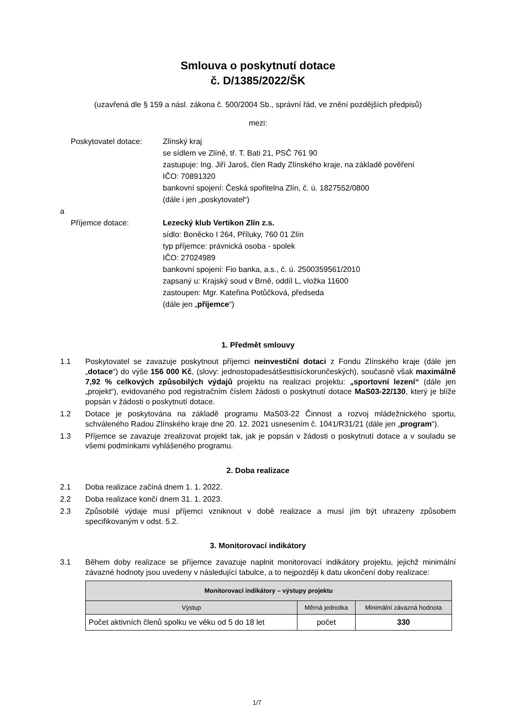Smlouva o poskytnutí dotace
č. D/1385/2022/ŠK
(uzavřená dle § 159 a násl. zákona č. 500/2004 Sb., správní řád, ve znění pozdějších předpisů)
mezi:
Poskytovatel dotace:
Zlínský kraj
se sídlem ve Zlíně, tř. T. Bati 21, PSČ 761 90
zastupuje: Ing. Jiří Jaroš, člen Rady Zlínského kraje, na základě pověření
IČO: 70891320
bankovní spojení: Česká spořitelna Zlín, č. ú. 1827552/0800
(dále i jen „poskytovatel“)
a
Příjemce dotace: Lezecký klub Vertikon Zlín z.s.
sídlo: Boněcko I 264, Příluky, 760 01 Zlín
typ příjemce: právnická osoba - spolek
IČO: 27024989
bankovní spojení: Fio banka, a.s., č. ú. 2500359561/2010
zapsaný u: Krajský soud v Brně, oddíl L, vložka 11600
zastoupen: Mgr. Kateřina Potůčková, předseda
(dále jen „příjemce“)
1. Předmět smlouvy
1.1 Poskytovatel se zavazuje poskytnout příjemci neinvestiční dotaci z Fondu Zlínského kraje (dále jen „dotace“) do výše 156 000 Kč, (slovy: jednostopadesátšesttisíckorunčeských), současně však maximálně 7,92 % celkových způsobilých výdajů projektu na realizaci projektu: „sportovní lezení“ (dále jen „projekt“), evidovaného pod registračním číslem žádosti o poskytnutí dotace MaS03-22/130, který je blíže popsán v žádosti o poskytnutí dotace.
1.2 Dotace je poskytována na základě programu MaS03-22 Činnost a rozvoj mládežnického sportu, schváleného Radou Zlínského kraje dne 20. 12. 2021 usnesením č. 1041/R31/21 (dále jen „program“).
1.3 Příjemce se zavazuje zrealizovat projekt tak, jak je popsán v žádosti o poskytnutí dotace a v souladu se všemi podmínkami vyhlášeného programu.
2. Doba realizace
2.1 Doba realizace začíná dnem 1. 1. 2022.
2.2 Doba realizace končí dnem 31. 1. 2023.
2.3 Způsobilé výdaje musí příjemci vzniknout v době realizace a musí jím být uhrazeny způsobem specifikovaným v odst. 5.2.
3. Monitorovací indikátory
3.1 Během doby realizace se příjemce zavazuje naplnit monitorovací indikátory projektu, jejichž minimální závazné hodnoty jsou uvedeny v následující tabulce, a to nejpozději k datu ukončení doby realizace:
| Monitorovací indikátory – výstupy projektu | | |
| --- | --- | --- |
| Výstup | Měrná jednotka | Minimální závazná hodnota |
| Počet aktivních členů spolku ve věku od 5 do 18 let | počet | 330 |
1/7